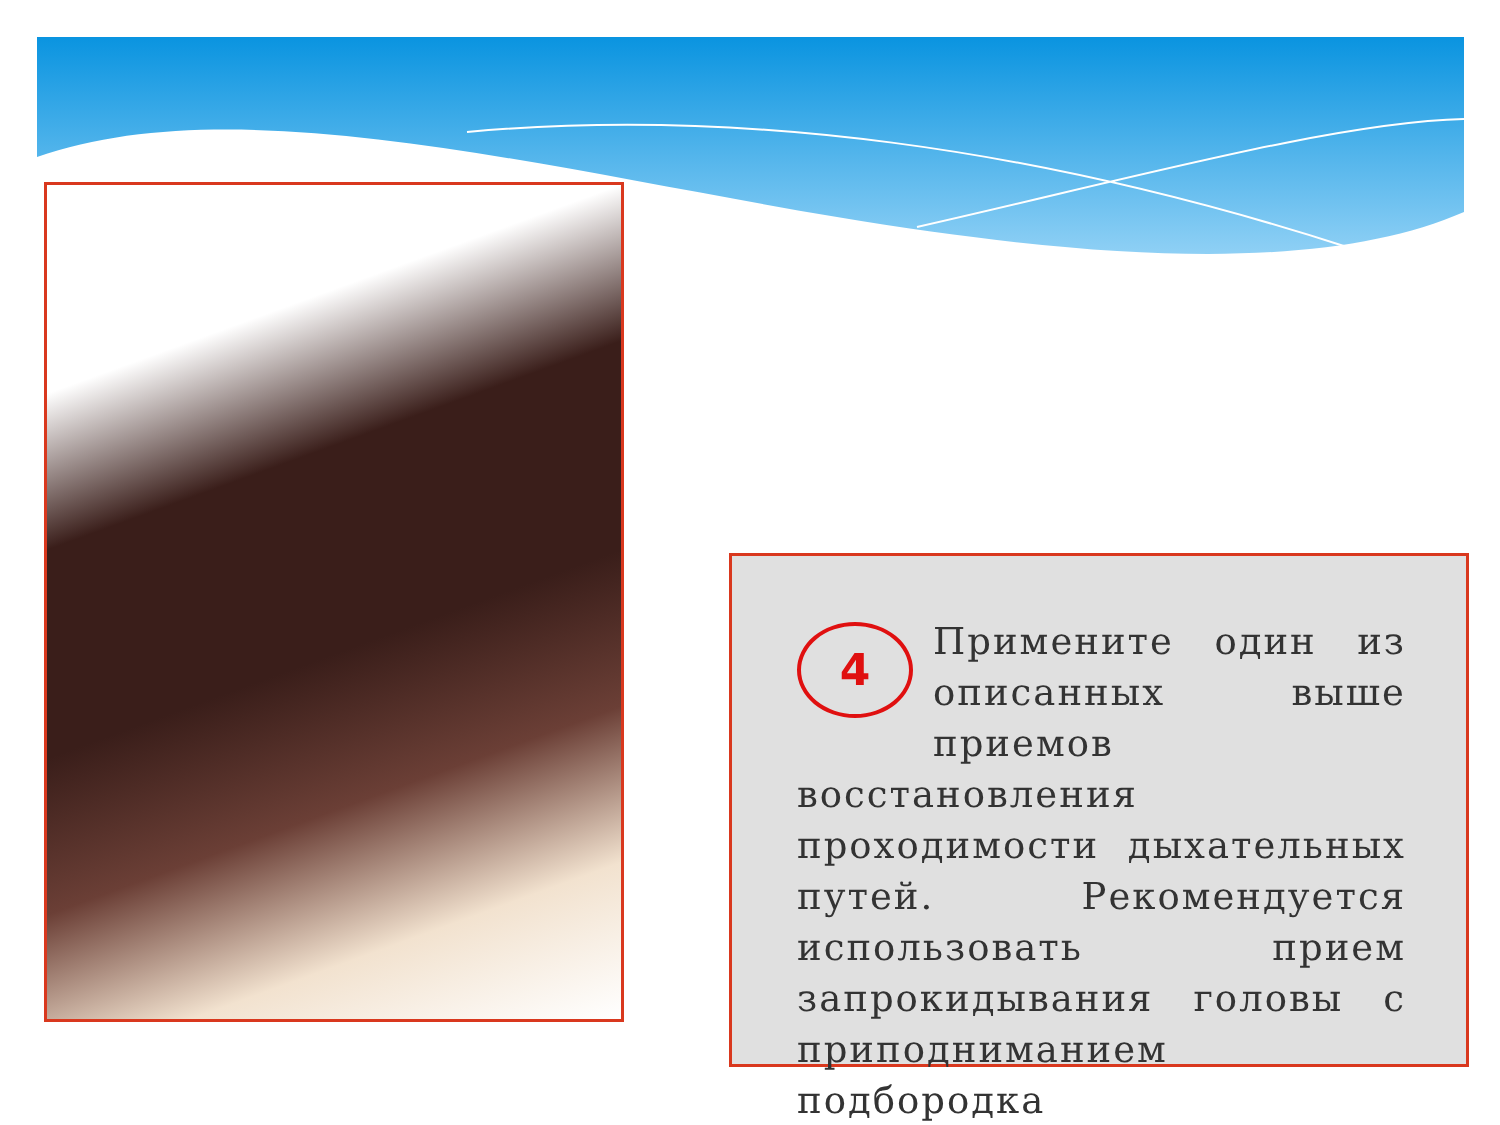4
Примените один из описанных выше приемов восстановления проходимости дыхательных путей. Рекомендуется использовать прием запрокидывания головы с приподниманием подбородка